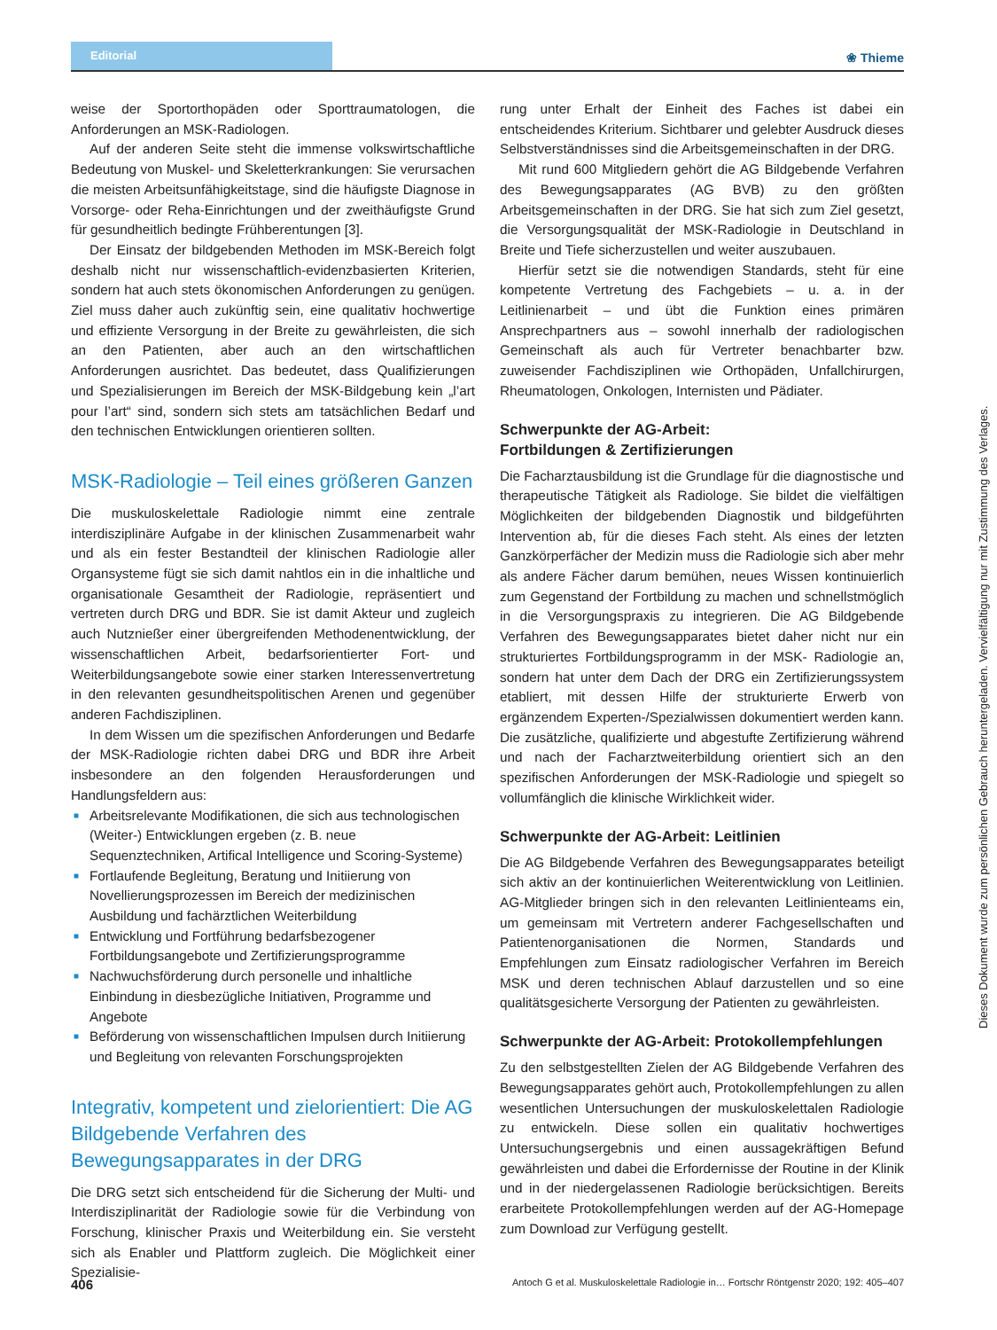Editorial
❀ Thieme
weise der Sportorthopäden oder Sporttraumatologen, die Anforderungen an MSK-Radiologen.
Auf der anderen Seite steht die immense volkswirtschaftliche Bedeutung von Muskel- und Skeletterkrankungen: Sie verursachen die meisten Arbeitsunfähigkeitstage, sind die häufigste Diagnose in Vorsorge- oder Reha-Einrichtungen und der zweithäufigste Grund für gesundheitlich bedingte Frühberentungen [3].
Der Einsatz der bildgebenden Methoden im MSK-Bereich folgt deshalb nicht nur wissenschaftlich-evidenzbasierten Kriterien, sondern hat auch stets ökonomischen Anforderungen zu genügen. Ziel muss daher auch zukünftig sein, eine qualitativ hochwertige und effiziente Versorgung in der Breite zu gewährleisten, die sich an den Patienten, aber auch an den wirtschaftlichen Anforderungen ausrichtet. Das bedeutet, dass Qualifizierungen und Spezialisierungen im Bereich der MSK-Bildgebung kein „l’art pour l’art“ sind, sondern sich stets am tatsächlichen Bedarf und den technischen Entwicklungen orientieren sollten.
MSK-Radiologie – Teil eines größeren Ganzen
Die muskuloskelettale Radiologie nimmt eine zentrale interdisziplinäre Aufgabe in der klinischen Zusammenarbeit wahr und als ein fester Bestandteil der klinischen Radiologie aller Organsysteme fügt sie sich damit nahtlos ein in die inhaltliche und organisationale Gesamtheit der Radiologie, repräsentiert und vertreten durch DRG und BDR. Sie ist damit Akteur und zugleich auch Nutznießer einer übergreifenden Methodenentwicklung, der wissenschaftlichen Arbeit, bedarfsorientierter Fort- und Weiterbildungsangebote sowie einer starken Interessenvertretung in den relevanten gesundheitspolitischen Arenen und gegenüber anderen Fachdisziplinen.
In dem Wissen um die spezifischen Anforderungen und Bedarfe der MSK-Radiologie richten dabei DRG und BDR ihre Arbeit insbesondere an den folgenden Herausforderungen und Handlungsfeldern aus:
■ Arbeitsrelevante Modifikationen, die sich aus technologischen (Weiter-) Entwicklungen ergeben (z. B. neue Sequenztechniken, Artifical Intelligence und Scoring-Systeme)
■ Fortlaufende Begleitung, Beratung und Initiierung von Novellierungsprozessen im Bereich der medizinischen Ausbildung und fachärztlichen Weiterbildung
■ Entwicklung und Fortführung bedarfsbezogener Fortbildungsangebote und Zertifizierungsprogramme
■ Nachwuchsförderung durch personelle und inhaltliche Einbindung in diesbezügliche Initiativen, Programme und Angebote
■ Beförderung von wissenschaftlichen Impulsen durch Initiierung und Begleitung von relevanten Forschungsprojekten
Integrativ, kompetent und zielorientiert: Die AG Bildgebende Verfahren des Bewegungsapparates in der DRG
Die DRG setzt sich entscheidend für die Sicherung der Multi- und Interdisziplinarität der Radiologie sowie für die Verbindung von Forschung, klinischer Praxis und Weiterbildung ein. Sie versteht sich als Enabler und Plattform zugleich. Die Möglichkeit einer Spezialisie-
rung unter Erhalt der Einheit des Faches ist dabei ein entscheidendes Kriterium. Sichtbarer und gelebter Ausdruck dieses Selbstverständnisses sind die Arbeitsgemeinschaften in der DRG.
Mit rund 600 Mitgliedern gehört die AG Bildgebende Verfahren des Bewegungsapparates (AG BVB) zu den größten Arbeitsgemeinschaften in der DRG. Sie hat sich zum Ziel gesetzt, die Versorgungsqualität der MSK-Radiologie in Deutschland in Breite und Tiefe sicherzustellen und weiter auszubauen.
Hierfür setzt sie die notwendigen Standards, steht für eine kompetente Vertretung des Fachgebiets – u. a. in der Leitlinienarbeit – und übt die Funktion eines primären Ansprechpartners aus – sowohl innerhalb der radiologischen Gemeinschaft als auch für Vertreter benachbarter bzw. zuweisender Fachdisziplinen wie Orthopäden, Unfallchirurgen, Rheumatologen, Onkologen, Internisten und Pädiater.
Schwerpunkte der AG-Arbeit:
Fortbildungen & Zertifizierungen
Die Facharztausbildung ist die Grundlage für die diagnostische und therapeutische Tätigkeit als Radiologe. Sie bildet die vielfältigen Möglichkeiten der bildgebenden Diagnostik und bildgeführten Intervention ab, für die dieses Fach steht. Als eines der letzten Ganzkörperfächer der Medizin muss die Radiologie sich aber mehr als andere Fächer darum bemühen, neues Wissen kontinuierlich zum Gegenstand der Fortbildung zu machen und schnellstmöglich in die Versorgungspraxis zu integrieren. Die AG Bildgebende Verfahren des Bewegungsapparates bietet daher nicht nur ein strukturiertes Fortbildungsprogramm in der MSK- Radiologie an, sondern hat unter dem Dach der DRG ein Zertifizierungssystem etabliert, mit dessen Hilfe der strukturierte Erwerb von ergänzendem Experten-/Spezialwissen dokumentiert werden kann. Die zusätzliche, qualifizierte und abgestufte Zertifizierung während und nach der Facharztweiterbildung orientiert sich an den spezifischen Anforderungen der MSK-Radiologie und spiegelt so vollumfänglich die klinische Wirklichkeit wider.
Schwerpunkte der AG-Arbeit: Leitlinien
Die AG Bildgebende Verfahren des Bewegungsapparates beteiligt sich aktiv an der kontinuierlichen Weiterentwicklung von Leitlinien. AG-Mitglieder bringen sich in den relevanten Leitlinienteams ein, um gemeinsam mit Vertretern anderer Fachgesellschaften und Patientenorganisationen die Normen, Standards und Empfehlungen zum Einsatz radiologischer Verfahren im Bereich MSK und deren technischen Ablauf darzustellen und so eine qualitätsgesicherte Versorgung der Patienten zu gewährleisten.
Schwerpunkte der AG-Arbeit: Protokollempfehlungen
Zu den selbstgestellten Zielen der AG Bildgebende Verfahren des Bewegungsapparates gehört auch, Protokollempfehlungen zu allen wesentlichen Untersuchungen der muskuloskelettalen Radiologie zu entwickeln. Diese sollen ein qualitativ hochwertiges Untersuchungsergebnis und einen aussagekräftigen Befund gewährleisten und dabei die Erfordernisse der Routine in der Klinik und in der niedergelassenen Radiologie berücksichtigen. Bereits erarbeitete Protokollempfehlungen werden auf der AG-Homepage zum Download zur Verfügung gestellt.
Dieses Dokument wurde zum persönlichen Gebrauch heruntergeladen. Vervielfältigung nur mit Zustimmung des Verlages.
406 Antoch G et al. Muskuloskelettale Radiologie in… Fortschr Röntgenstr 2020; 192: 405–407